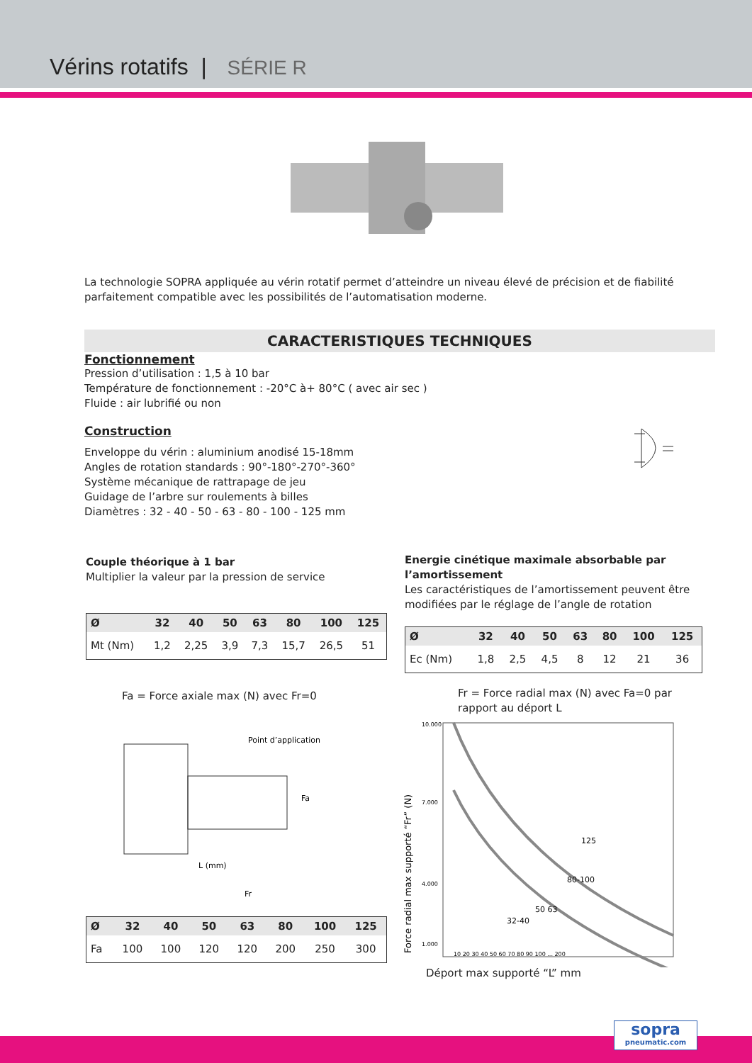Vérins rotatifs | SÉRIE R
La technologie SOPRA appliquée au vérin rotatif permet d’atteindre un niveau élevé de précision et de fiabilité parfaitement compatible avec les possibilités de l’automatisation moderne.
CARACTERISTIQUES TECHNIQUES
Fonctionnement
Pression d’utilisation : 1,5 à 10 bar
Température de fonctionnement : -20°C à+ 80°C ( avec air sec )
Fluide : air lubrifié ou non
Construction
Enveloppe du vérin : aluminium anodisé 15-18mm
Angles de rotation standards : 90°-180°-270°-360°
Système mécanique de rattrapage de jeu
Guidage de l’arbre sur roulements à billes
Diamètres : 32 - 40 - 50 - 63 - 80 - 100 - 125 mm
Couple théorique à 1 bar
Multiplier la valeur par la pression de service
| Ø | 32 | 40 | 50 | 63 | 80 | 100 | 125 |
| --- | --- | --- | --- | --- | --- | --- | --- |
| Mt (Nm) | 1,2 | 2,25 | 3,9 | 7,3 | 15,7 | 26,5 | 51 |
Energie cinétique maximale absorbable par l’amortissement
Les caractéristiques de l’amortissement peuvent être modifiées par le réglage de l’angle de rotation
| Ø | 32 | 40 | 50 | 63 | 80 | 100 | 125 |
| --- | --- | --- | --- | --- | --- | --- | --- |
| Ec (Nm) | 1,8 | 2,5 | 4,5 | 8 | 12 | 21 | 36 |
Fa = Force axiale max (N) avec Fr=0
Point d’application
Fa
L (mm)
Fr
| Ø | 32 | 40 | 50 | 63 | 80 | 100 | 125 |
| --- | --- | --- | --- | --- | --- | --- | --- |
| Fa | 100 | 100 | 120 | 120 | 200 | 250 | 300 |
Fr = Force radial max (N) avec Fa=0 par rapport au déport L
Force radial max supporté “Fr” (N)
10.000
7.000
4.000
1.000
125
80-100
50 63
32-40
10 20 30 40 50 60 70 80 90 100 ... 200
Déport max supporté “L” mm
sopra
pneumatic.com